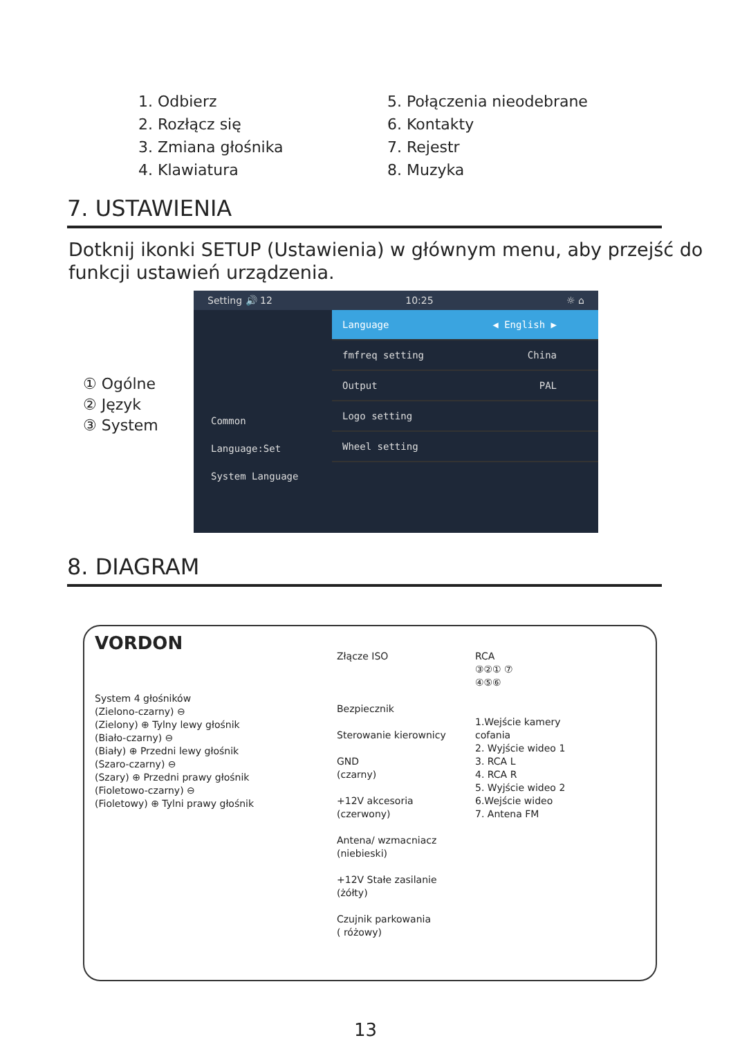1. Odbierz
2. Rozłącz się
3. Zmiana głośnika
4. Klawiatura
5. Połączenia nieodebrane
6. Kontakty
7. Rejestr
8. Muzyka
7. USTAWIENIA
Dotknij ikonki SETUP (Ustawienia) w głównym menu, aby przejść do funkcji ustawień urządzenia.
① Ogólne
② Język
③ System
Setting 🔊 12 10:25 ☼ ⌂
Common
Language:Set
System Language
Language ◀ English ▶
fmfreq setting China
Output PAL
Logo setting
Wheel setting
8. DIAGRAM
VORDON
System 4 głośników
(Zielono-czarny) ⊖
(Zielony) ⊕ Tylny lewy głośnik
(Biało-czarny) ⊖
(Biały) ⊕ Przedni lewy głośnik
(Szaro-czarny) ⊖
(Szary) ⊕ Przedni prawy głośnik
(Fioletowo-czarny) ⊖
(Fioletowy) ⊕ Tylni prawy głośnik
Złącze ISO
Bezpiecznik
Sterowanie kierownicy
GND
(czarny)
+12V akcesoria
(czerwony)
Antena/ wzmacniacz
(niebieski)
+12V Stałe zasilanie
(żółty)
Czujnik parkowania
( różowy)
RCA
③②① ⑦
④⑤⑥
1.Wejście kamery cofania
2. Wyjście wideo 1
3. RCA L
4. RCA R
5. Wyjście wideo 2
6.Wejście wideo
7. Antena FM
13